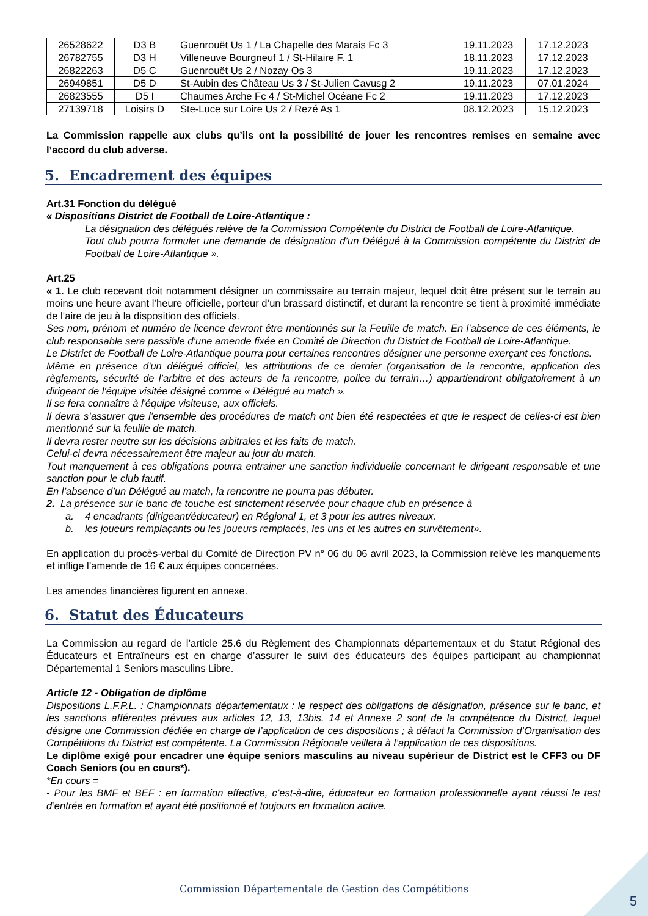| 26528622 | D3 B | Guenrouët Us 1 / La Chapelle des Marais Fc 3 | 19.11.2023 | 17.12.2023 |
| 26782755 | D3 H | Villeneuve Bourgneuf 1 / St-Hilaire F. 1 | 18.11.2023 | 17.12.2023 |
| 26822263 | D5 C | Guenrouët Us 2 / Nozay Os 3 | 19.11.2023 | 17.12.2023 |
| 26949851 | D5 D | St-Aubin des Château Us 3 / St-Julien Cavusg 2 | 19.11.2023 | 07.01.2024 |
| 26823555 | D5 I | Chaumes Arche Fc 4 / St-Michel Océane Fc 2 | 19.11.2023 | 17.12.2023 |
| 27139718 | Loisirs D | Ste-Luce sur Loire Us 2 / Rezé As 1 | 08.12.2023 | 15.12.2023 |
La Commission rappelle aux clubs qu’ils ont la possibilité de jouer les rencontres remises en semaine avec l’accord du club adverse.
5. Encadrement des équipes
Art.31 Fonction du délégué
« Dispositions District de Football de Loire-Atlantique :
La désignation des délégués relève de la Commission Compétente du District de Football de Loire-Atlantique.
Tout club pourra formuler une demande de désignation d’un Délégué à la Commission compétente du District de Football de Loire-Atlantique ».
Art.25
« 1. Le club recevant doit notamment désigner un commissaire au terrain majeur, lequel doit être présent sur le terrain au moins une heure avant l’heure officielle, porteur d’un brassard distinctif, et durant la rencontre se tient à proximité immédiate de l’aire de jeu à la disposition des officiels.
Ses nom, prénom et numéro de licence devront être mentionnés sur la Feuille de match. En l’absence de ces éléments, le club responsable sera passible d’une amende fixée en Comité de Direction du District de Football de Loire-Atlantique.
Le District de Football de Loire-Atlantique pourra pour certaines rencontres désigner une personne exerçant ces fonctions.
Même en présence d'un délégué officiel, les attributions de ce dernier (organisation de la rencontre, application des règlements, sécurité de l’arbitre et des acteurs de la rencontre, police du terrain…) appartiendront obligatoirement à un dirigeant de l'équipe visitée désigné comme « Délégué au match ».
Il se fera connaître à l'équipe visiteuse, aux officiels.
Il devra s’assurer que l’ensemble des procédures de match ont bien été respectées et que le respect de celles-ci est bien mentionné sur la feuille de match.
Il devra rester neutre sur les décisions arbitrales et les faits de match.
Celui-ci devra nécessairement être majeur au jour du match.
Tout manquement à ces obligations pourra entrainer une sanction individuelle concernant le dirigeant responsable et une sanction pour le club fautif.
En l’absence d’un Délégué au match, la rencontre ne pourra pas débuter.
2. La présence sur le banc de touche est strictement réservée pour chaque club en présence à
a. 4 encadrants (dirigeant/éducateur) en Régional 1, et 3 pour les autres niveaux.
b. les joueurs remplaçants ou les joueurs remplacés, les uns et les autres en survêtement».
En application du procès-verbal du Comité de Direction PV n° 06 du 06 avril 2023, la Commission relève les manquements et inflige l’amende de 16 € aux équipes concernées.
Les amendes financières figurent en annexe.
6. Statut des Éducateurs
La Commission au regard de l’article 25.6 du Règlement des Championnats départementaux et du Statut Régional des Éducateurs et Entraîneurs est en charge d’assurer le suivi des éducateurs des équipes participant au championnat Départemental 1 Seniors masculins Libre.
Article 12 - Obligation de diplôme
Dispositions L.F.P.L. : Championnats départementaux : le respect des obligations de désignation, présence sur le banc, et les sanctions afférentes prévues aux articles 12, 13, 13bis, 14 et Annexe 2 sont de la compétence du District, lequel désigne une Commission dédiée en charge de l’application de ces dispositions ; à défaut la Commission d’Organisation des Compétitions du District est compétente. La Commission Régionale veillera à l’application de ces dispositions.
Le diplôme exigé pour encadrer une équipe seniors masculins au niveau supérieur de District est le CFF3 ou DF Coach Seniors (ou en cours*).
*En cours =
- Pour les BMF et BEF : en formation effective, c’est-à-dire, éducateur en formation professionnelle ayant réussi le test d’entrée en formation et ayant été positionné et toujours en formation active.
Commission Départementale de Gestion des Compétitions
5